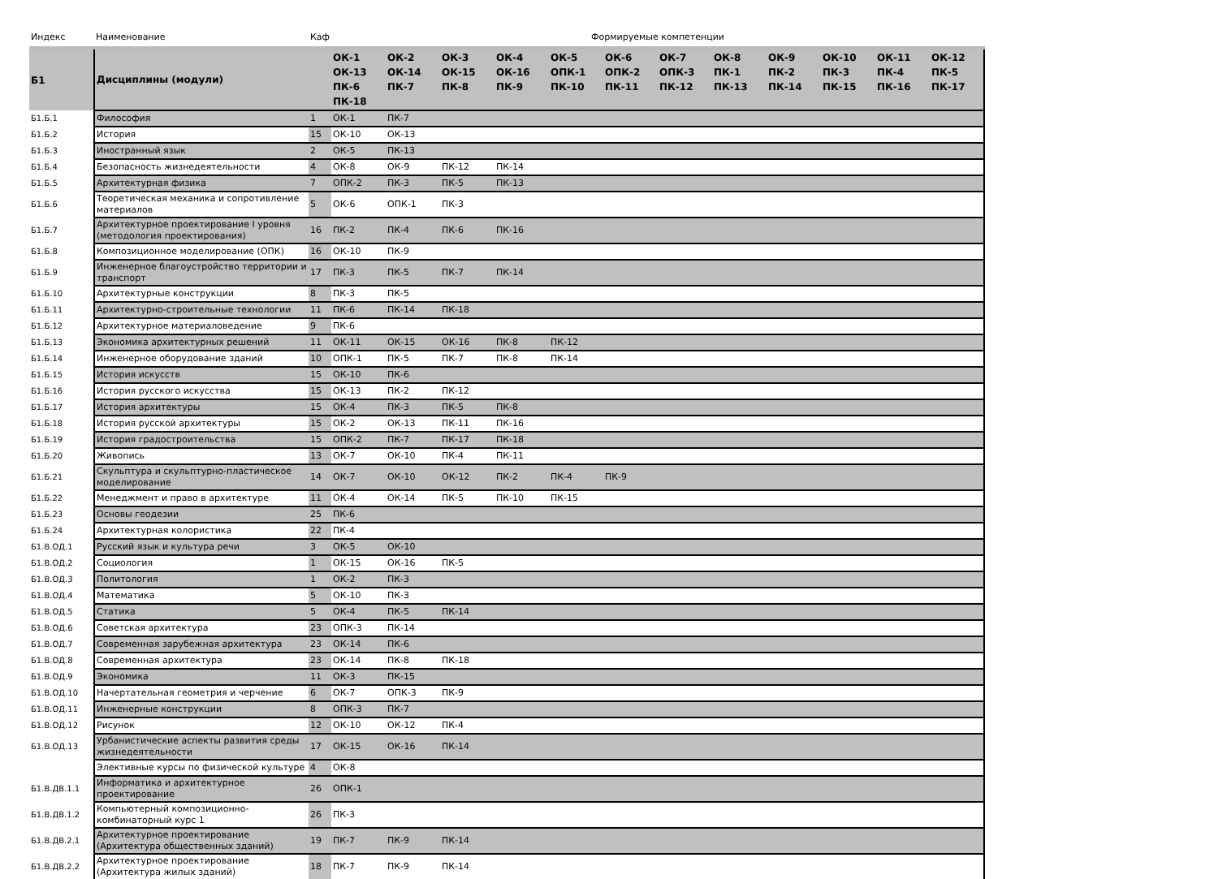| Индекс | Наименование | Каф | Формируемые компетенции | | | | | | | | | | | |
| --- | --- | --- | --- | --- | --- | --- | --- | --- | --- | --- | --- | --- | --- | --- |
| Б1 | Дисциплины (модули) | | ОК-1 ОК-13 ПК-6 ПК-18 | ОК-2 ОК-14 ПК-7 | ОК-3 ОК-15 ПК-8 | ОК-4 ОК-16 ПК-9 | ОК-5 ОПК-1 ПК-10 | ОК-6 ОПК-2 ПК-11 | ОК-7 ОПК-3 ПК-12 | ОК-8 ПК-1 ПК-13 | ОК-9 ПК-2 ПК-14 | ОК-10 ПК-3 ПК-15 | ОК-11 ПК-4 ПК-16 | ОК-12 ПК-5 ПК-17 |
| Б1.Б.1 | Философия | 1 | ОК-1 | ПК-7 | | | | | | | | | | |
| Б1.Б.2 | История | 15 | ОК-10 | ОК-13 | | | | | | | | | | |
| Б1.Б.3 | Иностранный язык | 2 | ОК-5 | ПК-13 | | | | | | | | | | |
| Б1.Б.4 | Безопасность жизнедеятельности | 4 | ОК-8 | ОК-9 | ПК-12 | ПК-14 | | | | | | | | |
| Б1.Б.5 | Архитектурная физика | 7 | ОПК-2 | ПК-3 | ПК-5 | ПК-13 | | | | | | | | |
| Б1.Б.6 | Теоретическая механика и сопротивление материалов | 5 | ОК-6 | ОПК-1 | ПК-3 | | | | | | | | | |
| Б1.Б.7 | Архитектурное проектирование I уровня (методология проектирования) | 16 | ПК-2 | ПК-4 | ПК-6 | ПК-16 | | | | | | | | |
| Б1.Б.8 | Композиционное моделирование (ОПК) | 16 | ОК-10 | ПК-9 | | | | | | | | | | |
| Б1.Б.9 | Инженерное благоустройство территории и транспорт | 17 | ПК-3 | ПК-5 | ПК-7 | ПК-14 | | | | | | | | |
| Б1.Б.10 | Архитектурные конструкции | 8 | ПК-3 | ПК-5 | | | | | | | | | | |
| Б1.Б.11 | Архитектурно-строительные технологии | 11 | ПК-6 | ПК-14 | ПК-18 | | | | | | | | | |
| Б1.Б.12 | Архитектурное материаловедение | 9 | ПК-6 | | | | | | | | | | | |
| Б1.Б.13 | Экономика архитектурных решений | 11 | ОК-11 | ОК-15 | ОК-16 | ПК-8 | ПК-12 | | | | | | | |
| Б1.Б.14 | Инженерное оборудование зданий | 10 | ОПК-1 | ПК-5 | ПК-7 | ПК-8 | ПК-14 | | | | | | | |
| Б1.Б.15 | История искусств | 15 | ОК-10 | ПК-6 | | | | | | | | | | |
| Б1.Б.16 | История русского искусства | 15 | ОК-13 | ПК-2 | ПК-12 | | | | | | | | | |
| Б1.Б.17 | История архитектуры | 15 | ОК-4 | ПК-3 | ПК-5 | ПК-8 | | | | | | | | |
| Б1.Б.18 | История русской архитектуры | 15 | ОК-2 | ОК-13 | ПК-11 | ПК-16 | | | | | | | | |
| Б1.Б.19 | История градостроительства | 15 | ОПК-2 | ПК-7 | ПК-17 | ПК-18 | | | | | | | | |
| Б1.Б.20 | Живопись | 13 | ОК-7 | ОК-10 | ПК-4 | ПК-11 | | | | | | | | |
| Б1.Б.21 | Скульптура и скульптурно-пластическое моделирование | 14 | ОК-7 | ОК-10 | ОК-12 | ПК-2 | ПК-4 | ПК-9 | | | | | | |
| Б1.Б.22 | Менеджмент и право в архитектуре | 11 | ОК-4 | ОК-14 | ПК-5 | ПК-10 | ПК-15 | | | | | | | |
| Б1.Б.23 | Основы геодезии | 25 | ПК-6 | | | | | | | | | | | |
| Б1.Б.24 | Архитектурная колористика | 22 | ПК-4 | | | | | | | | | | | |
| Б1.В.ОД.1 | Русский язык и культура речи | 3 | ОК-5 | ОК-10 | | | | | | | | | | |
| Б1.В.ОД.2 | Социология | 1 | ОК-15 | ОК-16 | ПК-5 | | | | | | | | | |
| Б1.В.ОД.3 | Политология | 1 | ОК-2 | ПК-3 | | | | | | | | | | |
| Б1.В.ОД.4 | Математика | 5 | ОК-10 | ПК-3 | | | | | | | | | | |
| Б1.В.ОД.5 | Статика | 5 | ОК-4 | ПК-5 | ПК-14 | | | | | | | | | |
| Б1.В.ОД.6 | Советская архитектура | 23 | ОПК-3 | ПК-14 | | | | | | | | | | |
| Б1.В.ОД.7 | Современная зарубежная архитектура | 23 | ОК-14 | ПК-6 | | | | | | | | | | |
| Б1.В.ОД.8 | Современная архитектура | 23 | ОК-14 | ПК-8 | ПК-18 | | | | | | | | | |
| Б1.В.ОД.9 | Экономика | 11 | ОК-3 | ПК-15 | | | | | | | | | | |
| Б1.В.ОД.10 | Начертательная геометрия и черчение | 6 | ОК-7 | ОПК-3 | ПК-9 | | | | | | | | | |
| Б1.В.ОД.11 | Инженерные конструкции | 8 | ОПК-3 | ПК-7 | | | | | | | | | | |
| Б1.В.ОД.12 | Рисунок | 12 | ОК-10 | ОК-12 | ПК-4 | | | | | | | | | |
| Б1.В.ОД.13 | Урбанистические аспекты развития среды жизнедеятельности | 17 | ОК-15 | ОК-16 | ПК-14 | | | | | | | | | |
| | Элективные курсы по физической культуре | 4 | ОК-8 | | | | | | | | | | | |
| Б1.В.ДВ.1.1 | Информатика и архитектурное проектирование | 26 | ОПК-1 | | | | | | | | | | | |
| Б1.В.ДВ.1.2 | Компьютерный композиционно-комбинаторный курс 1 | 26 | ПК-3 | | | | | | | | | | | |
| Б1.В.ДВ.2.1 | Архитектурное проектирование (Архитектура общественных зданий) | 19 | ПК-7 | ПК-9 | ПК-14 | | | | | | | | | |
| Б1.В.ДВ.2.2 | Архитектурное проектирование (Архитектура жилых зданий) | 18 | ПК-7 | ПК-9 | ПК-14 | | | | | | | | | |